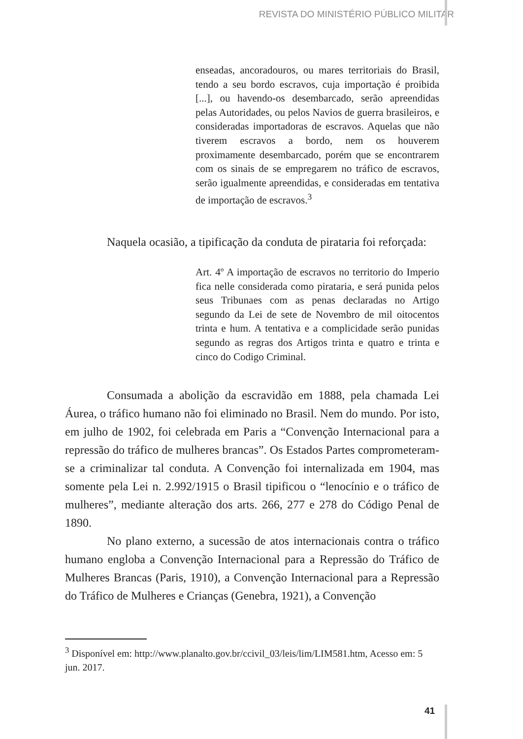REVISTA DO MINISTÉRIO PÚBLICO MILITAR
enseadas, ancoradouros, ou mares territoriais do Brasil, tendo a seu bordo escravos, cuja importação é proibida [...], ou havendo-os desembarcado, serão apreendidas pelas Autoridades, ou pelos Navios de guerra brasileiros, e consideradas importadoras de escravos. Aquelas que não tiverem escravos a bordo, nem os houverem proximamente desembarcado, porém que se encontrarem com os sinais de se empregarem no tráfico de escravos, serão igualmente apreendidas, e consideradas em tentativa de importação de escravos.<sup>3</sup>
Naquela ocasião, a tipificação da conduta de pirataria foi reforçada:
Art. 4º A importação de escravos no territorio do Imperio fica nelle considerada como pirataria, e será punida pelos seus Tribunaes com as penas declaradas no Artigo segundo da Lei de sete de Novembro de mil oitocentos trinta e hum. A tentativa e a complicidade serão punidas segundo as regras dos Artigos trinta e quatro e trinta e cinco do Codigo Criminal.
Consumada a abolição da escravidão em 1888, pela chamada Lei Áurea, o tráfico humano não foi eliminado no Brasil. Nem do mundo. Por isto, em julho de 1902, foi celebrada em Paris a “Convenção Internacional para a repressão do tráfico de mulheres brancas”. Os Estados Partes comprometeram-se a criminalizar tal conduta. A Convenção foi internalizada em 1904, mas somente pela Lei n. 2.992/1915 o Brasil tipificou o “lenocínio e o tráfico de mulheres”, mediante alteração dos arts. 266, 277 e 278 do Código Penal de 1890.
No plano externo, a sucessão de atos internacionais contra o tráfico humano engloba a Convenção Internacional para a Repressão do Tráfico de Mulheres Brancas (Paris, 1910), a Convenção Internacional para a Repressão do Tráfico de Mulheres e Crianças (Genebra, 1921), a Convenção
<sup>3</sup> Disponível em: http://www.planalto.gov.br/ccivil_03/leis/lim/LIM581.htm, Acesso em: 5 jun. 2017.
41